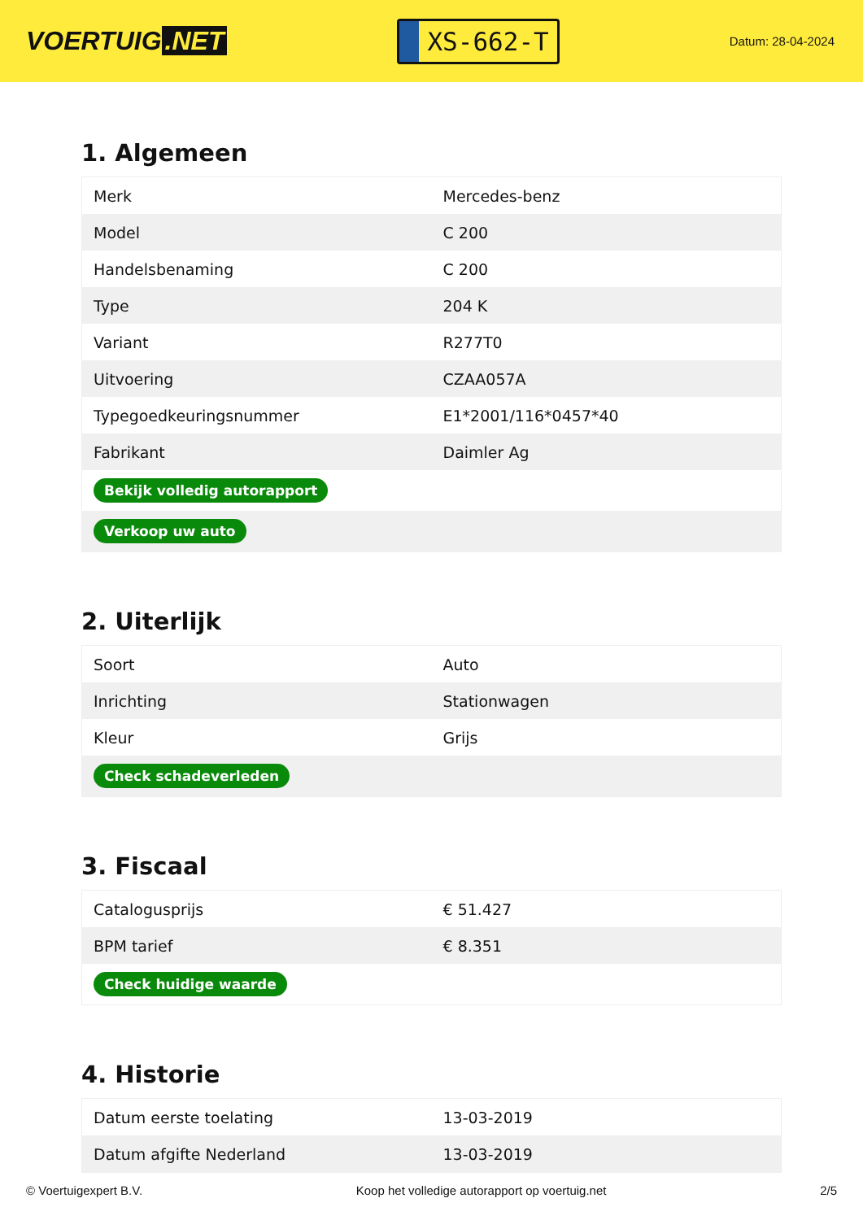VOERTUIG.NET
XS-662-T
Datum: 28-04-2024
1. Algemeen
| Merk | Mercedes-benz |
| Model | C 200 |
| Handelsbenaming | C 200 |
| Type | 204 K |
| Variant | R277T0 |
| Uitvoering | CZAA057A |
| Typegoedkeuringsnummer | E1*2001/116*0457*40 |
| Fabrikant | Daimler Ag |
| Bekijk volledig autorapport | |
| Verkoop uw auto | |
2. Uiterlijk
| Soort | Auto |
| Inrichting | Stationwagen |
| Kleur | Grijs |
| Check schadeverleden | |
3. Fiscaal
| Catalogusprijs | € 51.427 |
| BPM tarief | € 8.351 |
| Check huidige waarde | |
4. Historie
| Datum eerste toelating | 13-03-2019 |
| Datum afgifte Nederland | 13-03-2019 |
© Voertuigexpert B.V. Koop het volledige autorapport op voertuig.net 2/5